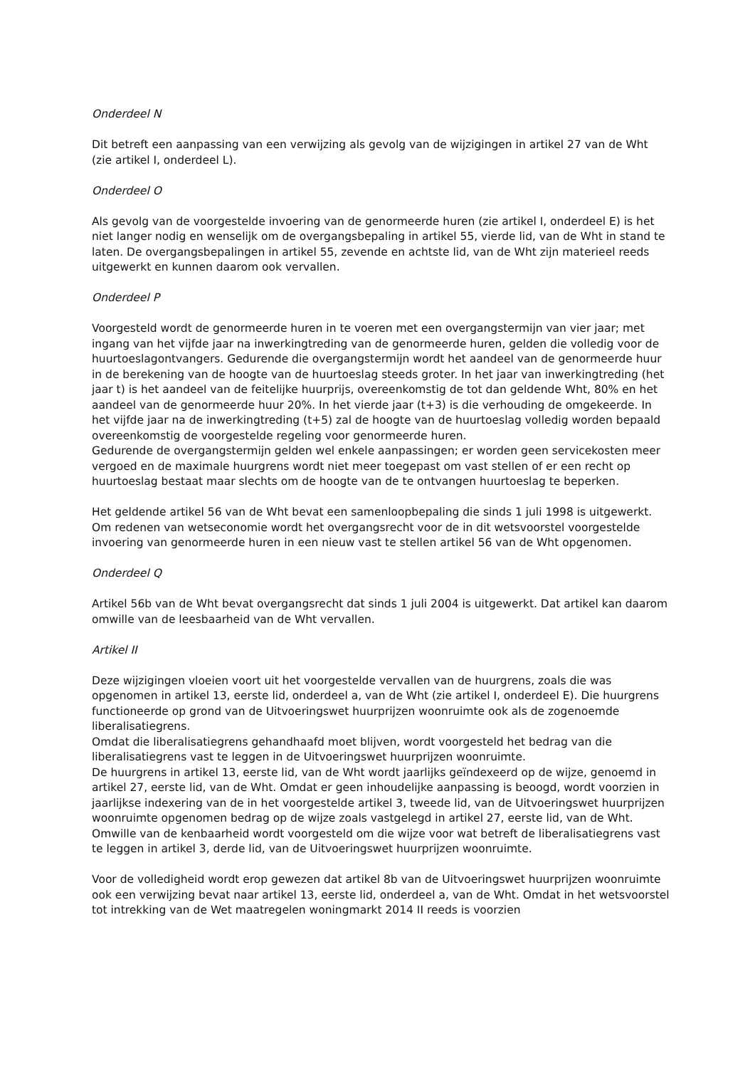Onderdeel N
Dit betreft een aanpassing van een verwijzing als gevolg van de wijzigingen in artikel 27 van de Wht (zie artikel I, onderdeel L).
Onderdeel O
Als gevolg van de voorgestelde invoering van de genormeerde huren (zie artikel I, onderdeel E) is het niet langer nodig en wenselijk om de overgangsbepaling in artikel 55, vierde lid, van de Wht in stand te laten. De overgangsbepalingen in artikel 55, zevende en achtste lid, van de Wht zijn materieel reeds uitgewerkt en kunnen daarom ook vervallen.
Onderdeel P
Voorgesteld wordt de genormeerde huren in te voeren met een overgangstermijn van vier jaar; met ingang van het vijfde jaar na inwerkingtreding van de genormeerde huren, gelden die volledig voor de huurtoeslagontvangers. Gedurende die overgangstermijn wordt het aandeel van de genormeerde huur in de berekening van de hoogte van de huurtoeslag steeds groter. In het jaar van inwerkingtreding (het jaar t) is het aandeel van de feitelijke huurprijs, overeenkomstig de tot dan geldende Wht, 80% en het aandeel van de genormeerde huur 20%. In het vierde jaar (t+3) is die verhouding de omgekeerde. In het vijfde jaar na de inwerkingtreding (t+5) zal de hoogte van de huurtoeslag volledig worden bepaald overeenkomstig de voorgestelde regeling voor genormeerde huren.
Gedurende de overgangstermijn gelden wel enkele aanpassingen; er worden geen servicekosten meer vergoed en de maximale huurgrens wordt niet meer toegepast om vast stellen of er een recht op huurtoeslag bestaat maar slechts om de hoogte van de te ontvangen huurtoeslag te beperken.
Het geldende artikel 56 van de Wht bevat een samenloopbepaling die sinds 1 juli 1998 is uitgewerkt. Om redenen van wetseconomie wordt het overgangsrecht voor de in dit wetsvoorstel voorgestelde invoering van genormeerde huren in een nieuw vast te stellen artikel 56 van de Wht opgenomen.
Onderdeel Q
Artikel 56b van de Wht bevat overgangsrecht dat sinds 1 juli 2004 is uitgewerkt. Dat artikel kan daarom omwille van de leesbaarheid van de Wht vervallen.
Artikel II
Deze wijzigingen vloeien voort uit het voorgestelde vervallen van de huurgrens, zoals die was opgenomen in artikel 13, eerste lid, onderdeel a, van de Wht (zie artikel I, onderdeel E). Die huurgrens functioneerde op grond van de Uitvoeringswet huurprijzen woonruimte ook als de zogenoemde liberalisatiegrens.
Omdat die liberalisatiegrens gehandhaafd moet blijven, wordt voorgesteld het bedrag van die liberalisatiegrens vast te leggen in de Uitvoeringswet huurprijzen woonruimte.
De huurgrens in artikel 13, eerste lid, van de Wht wordt jaarlijks geïndexeerd op de wijze, genoemd in artikel 27, eerste lid, van de Wht. Omdat er geen inhoudelijke aanpassing is beoogd, wordt voorzien in jaarlijkse indexering van de in het voorgestelde artikel 3, tweede lid, van de Uitvoeringswet huurprijzen woonruimte opgenomen bedrag op de wijze zoals vastgelegd in artikel 27, eerste lid, van de Wht. Omwille van de kenbaarheid wordt voorgesteld om die wijze voor wat betreft de liberalisatiegrens vast te leggen in artikel 3, derde lid, van de Uitvoeringswet huurprijzen woonruimte.
Voor de volledigheid wordt erop gewezen dat artikel 8b van de Uitvoeringswet huurprijzen woonruimte ook een verwijzing bevat naar artikel 13, eerste lid, onderdeel a, van de Wht. Omdat in het wetsvoorstel tot intrekking van de Wet maatregelen woningmarkt 2014 II reeds is voorzien